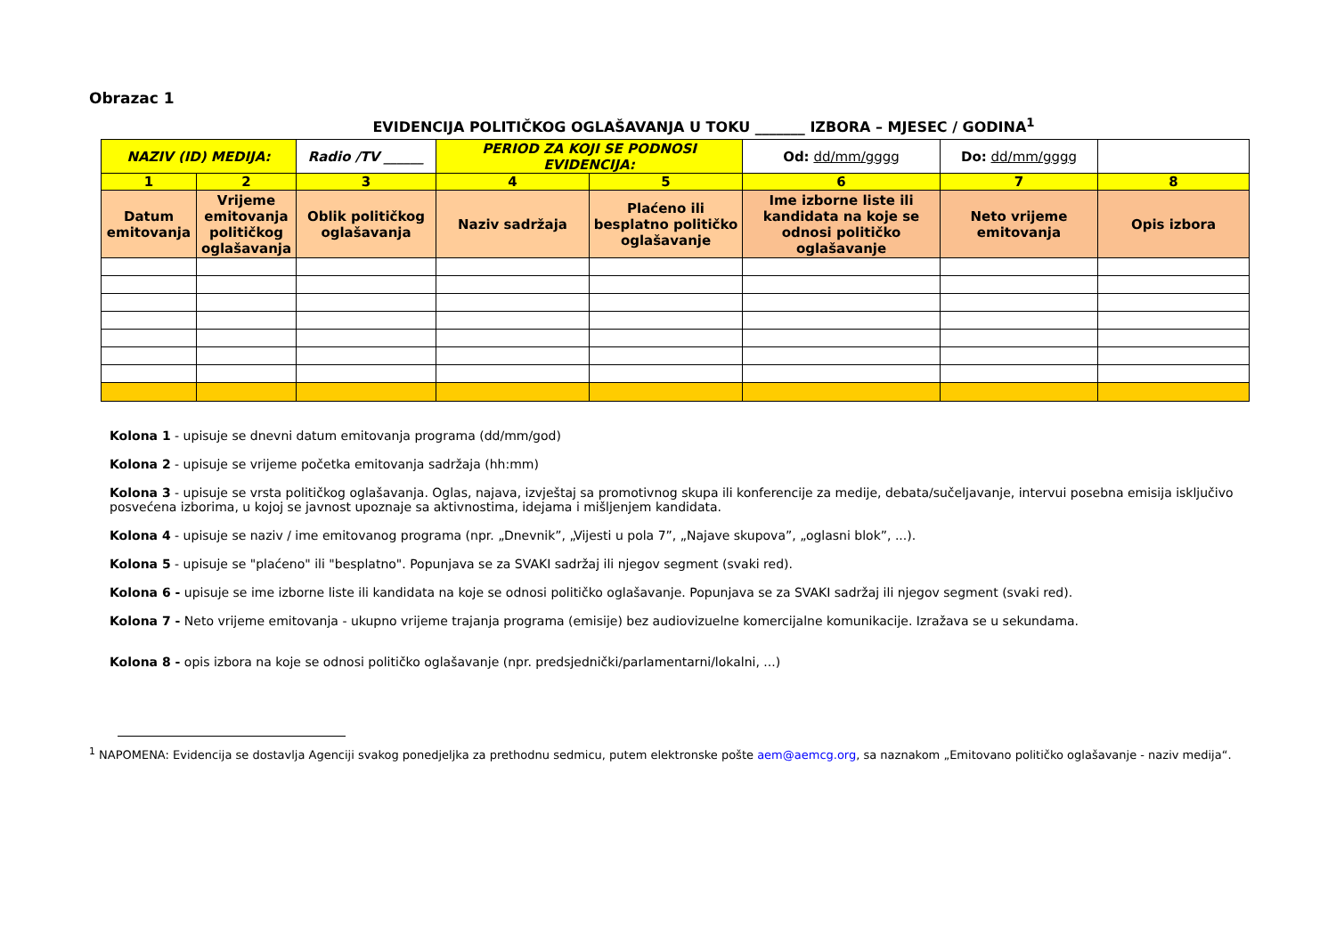Obrazac 1
EVIDENCIJA POLITIČKOG OGLAŠAVANJA U TOKU _______ IZBORA – MJESEC / GODINA<sup>1</sup>
| NAZIV (ID) MEDIJA: | | Radio /TV ______ | PERIOD ZA KOJI SE PODNOSI EVIDENCIJA: | | Od: dd/mm/gggg | Do: dd/mm/gggg | |
| 1 | 2 | 3 | 4 | 5 | 6 | 7 | 8 |
| Datum emitovanja | Vrijeme emitovanja političkog oglašavanja | Oblik političkog oglašavanja | Naziv sadržaja | Plaćeno ili besplatno političko oglašavanje | Ime izborne liste ili kandidata na koje se odnosi političko oglašavanje | Neto vrijeme emitovanja | Opis izbora |
Kolona 1 - upisuje se dnevni datum emitovanja programa (dd/mm/god)
Kolona 2 - upisuje se vrijeme početka emitovanja sadržaja (hh:mm)
Kolona 3 - upisuje se vrsta političkog oglašavanja. Oglas, najava, izvještaj sa promotivnog skupa ili konferencije za medije, debata/sučeljavanje, intervui posebna emisija isključivo posvećena izborima, u kojoj se javnost upoznaje sa aktivnostima, idejama i mišljenjem kandidata.
Kolona 4 - upisuje se naziv / ime emitovanog programa (npr. „Dnevnik”, „Vijesti u pola 7”, „Najave skupova”, „oglasni blok”, ...).
Kolona 5 - upisuje se "plaćeno" ili "besplatno". Popunjava se za SVAKI sadržaj ili njegov segment (svaki red).
Kolona 6 - upisuje se ime izborne liste ili kandidata na koje se odnosi političko oglašavanje. Popunjava se za SVAKI sadržaj ili njegov segment (svaki red).
Kolona 7 - Neto vrijeme emitovanja - ukupno vrijeme trajanja programa (emisije) bez audiovizuelne komercijalne komunikacije. Izražava se u sekundama.
Kolona 8 - opis izbora na koje se odnosi političko oglašavanje (npr. predsjednički/parlamentarni/lokalni, ...)
<sup>1</sup> NAPOMENA: Evidencija se dostavlja Agenciji svakog ponedjeljka za prethodnu sedmicu, putem elektronske pošte aem@aemcg.org, sa naznakom „Emitovano političko oglašavanje - naziv medija“.